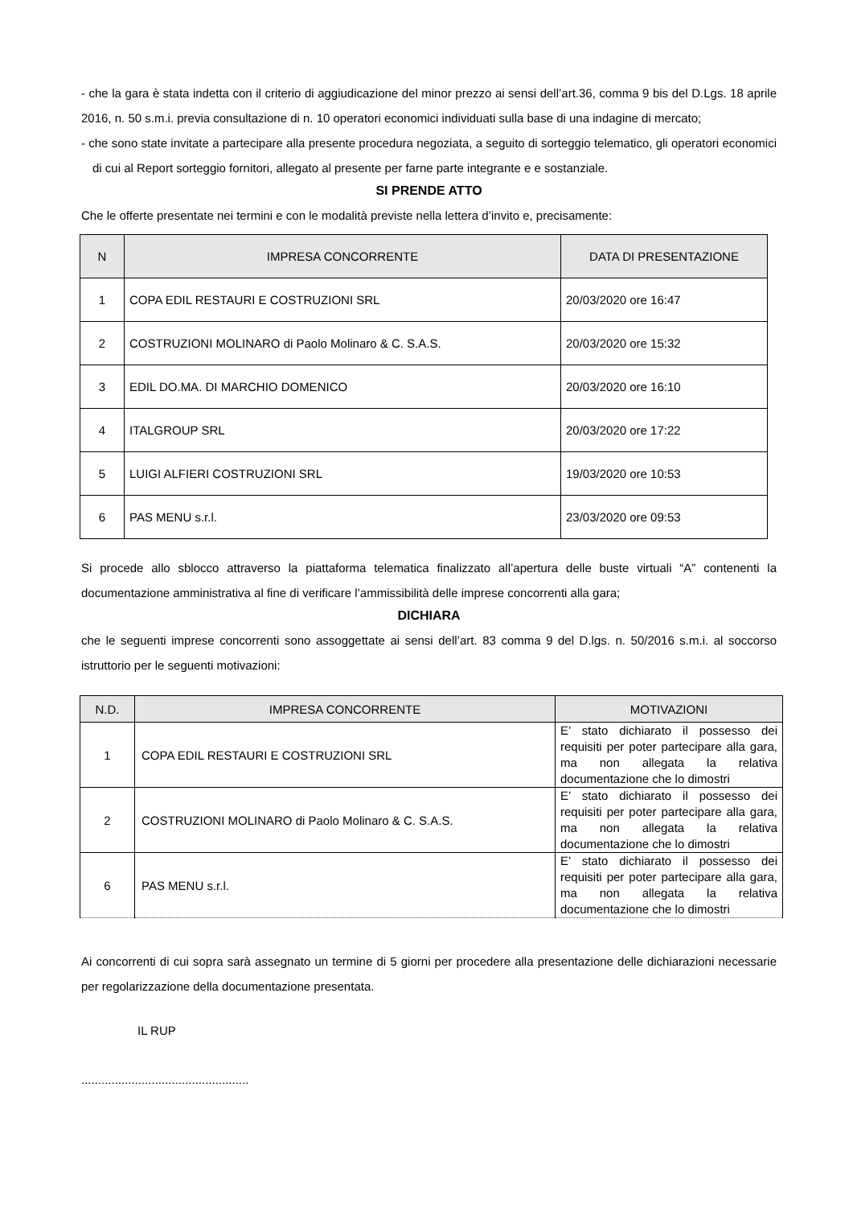- che la gara è stata indetta con il criterio di aggiudicazione del minor prezzo ai sensi dell’art.36, comma 9 bis del D.Lgs. 18 aprile 2016, n. 50 s.m.i. previa consultazione di n. 10 operatori economici individuati sulla base di una indagine di mercato;
- che sono state invitate a partecipare alla presente procedura negoziata, a seguito di sorteggio telematico, gli operatori economici di cui al Report sorteggio fornitori, allegato al presente per farne parte integrante e e sostanziale.
SI PRENDE ATTO
Che le offerte presentate nei termini e con le modalità previste nella lettera d’invito e, precisamente:
| N | IMPRESA CONCORRENTE | DATA DI PRESENTAZIONE |
| --- | --- | --- |
| 1 | COPA EDIL RESTAURI E COSTRUZIONI SRL | 20/03/2020 ore 16:47 |
| 2 | COSTRUZIONI MOLINARO di Paolo Molinaro & C. S.A.S. | 20/03/2020 ore 15:32 |
| 3 | EDIL DO.MA. DI MARCHIO DOMENICO | 20/03/2020 ore 16:10 |
| 4 | ITALGROUP SRL | 20/03/2020 ore 17:22 |
| 5 | LUIGI ALFIERI COSTRUZIONI SRL | 19/03/2020 ore 10:53 |
| 6 | PAS MENU s.r.l. | 23/03/2020 ore 09:53 |
Si procede allo sblocco attraverso la piattaforma telematica finalizzato all’apertura delle buste virtuali “A” contenenti la documentazione amministrativa al fine di verificare l’ammissibilità delle imprese concorrenti alla gara;
DICHIARA
che le seguenti imprese concorrenti sono assoggettate ai sensi dell’art. 83 comma 9 del D.lgs. n. 50/2016 s.m.i. al soccorso istruttorio per le seguenti motivazioni:
| N.D. | IMPRESA CONCORRENTE | MOTIVAZIONI |
| --- | --- | --- |
| 1 | COPA EDIL RESTAURI E COSTRUZIONI SRL | E’ stato dichiarato il possesso dei requisiti per poter partecipare alla gara, ma non allegata la relativa documentazione che lo dimostri |
| 2 | COSTRUZIONI MOLINARO di Paolo Molinaro & C. S.A.S. | E’ stato dichiarato il possesso dei requisiti per poter partecipare alla gara, ma non allegata la relativa documentazione che lo dimostri |
| 6 | PAS MENU s.r.l. | E’ stato dichiarato il possesso dei requisiti per poter partecipare alla gara, ma non allegata la relativa documentazione che lo dimostri |
Ai concorrenti di cui sopra sarà assegnato un termine di 5 giorni per procedere alla presentazione delle dichiarazioni necessarie per regolarizzazione della documentazione presentata.
IL RUP
..................................................